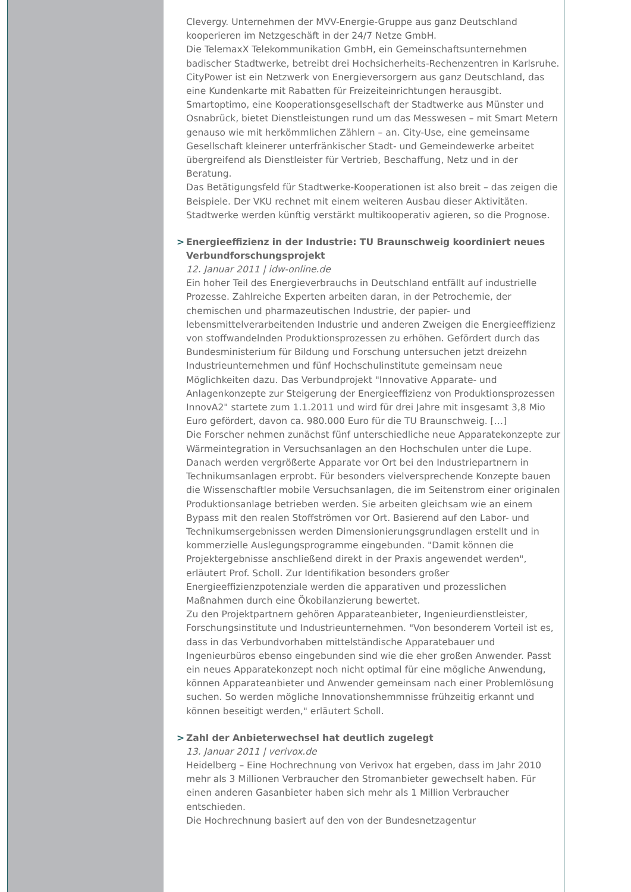Clevergy. Unternehmen der MVV-Energie-Gruppe aus ganz Deutschland kooperieren im Netzgeschäft in der 24/7 Netze GmbH.
Die TelemaxX Telekommunikation GmbH, ein Gemeinschaftsunternehmen badischer Stadtwerke, betreibt drei Hochsicherheits-Rechenzentren in Karlsruhe. CityPower ist ein Netzwerk von Energieversorgern aus ganz Deutschland, das eine Kundenkarte mit Rabatten für Freizeiteinrichtungen herausgibt. Smartoptimo, eine Kooperationsgesellschaft der Stadtwerke aus Münster und Osnabrück, bietet Dienstleistungen rund um das Messwesen – mit Smart Metern genauso wie mit herkömmlichen Zählern – an. City-Use, eine gemeinsame Gesellschaft kleinerer unterfränkischer Stadt- und Gemeindewerke arbeitet übergreifend als Dienstleister für Vertrieb, Beschaffung, Netz und in der Beratung.
Das Betätigungsfeld für Stadtwerke-Kooperationen ist also breit – das zeigen die Beispiele. Der VKU rechnet mit einem weiteren Ausbau dieser Aktivitäten. Stadtwerke werden künftig verstärkt multikooperativ agieren, so die Prognose.
> Energieeffizienz in der Industrie: TU Braunschweig koordiniert neues Verbundforschungsprojekt
12. Januar 2011 | idw-online.de
Ein hoher Teil des Energieverbrauchs in Deutschland entfällt auf industrielle Prozesse. Zahlreiche Experten arbeiten daran, in der Petrochemie, der chemischen und pharmazeutischen Industrie, der papier- und lebensmittelverarbeitenden Industrie und anderen Zweigen die Energieeffizienz von stoffwandelnden Produktionsprozessen zu erhöhen. Gefördert durch das Bundesministerium für Bildung und Forschung untersuchen jetzt dreizehn Industrieunternehmen und fünf Hochschulinstitute gemeinsam neue Möglichkeiten dazu. Das Verbundprojekt "Innovative Apparate- und Anlagenkonzepte zur Steigerung der Energieeffizienz von Produktionsprozessen InnovA2" startete zum 1.1.2011 und wird für drei Jahre mit insgesamt 3,8 Mio Euro gefördert, davon ca. 980.000 Euro für die TU Braunschweig. […]
Die Forscher nehmen zunächst fünf unterschiedliche neue Apparatekonzepte zur Wärmeintegration in Versuchsanlagen an den Hochschulen unter die Lupe. Danach werden vergrößerte Apparate vor Ort bei den Industriepartnern in Technikumsanlagen erprobt. Für besonders vielversprechende Konzepte bauen die Wissenschaftler mobile Versuchsanlagen, die im Seitenstrom einer originalen Produktionsanlage betrieben werden. Sie arbeiten gleichsam wie an einem Bypass mit den realen Stoffströmen vor Ort. Basierend auf den Labor- und Technikumsergebnissen werden Dimensionierungsgrundlagen erstellt und in kommerzielle Auslegungsprogramme eingebunden. "Damit können die Projektergebnisse anschließend direkt in der Praxis angewendet werden", erläutert Prof. Scholl. Zur Identifikation besonders großer Energieeffizienzpotenziale werden die apparativen und prozesslichen Maßnahmen durch eine Ökobilanzierung bewertet.
Zu den Projektpartnern gehören Apparateanbieter, Ingenieurdienstleister, Forschungsinstitute und Industrieunternehmen. "Von besonderem Vorteil ist es, dass in das Verbundvorhaben mittelständische Apparatebauer und Ingenieurbüros ebenso eingebunden sind wie die eher großen Anwender. Passt ein neues Apparatekonzept noch nicht optimal für eine mögliche Anwendung, können Apparateanbieter und Anwender gemeinsam nach einer Problemlösung suchen. So werden mögliche Innovationshemmnisse frühzeitig erkannt und können beseitigt werden," erläutert Scholl.
> Zahl der Anbieterwechsel hat deutlich zugelegt
13. Januar 2011 | verivox.de
Heidelberg – Eine Hochrechnung von Verivox hat ergeben, dass im Jahr 2010 mehr als 3 Millionen Verbraucher den Stromanbieter gewechselt haben. Für einen anderen Gasanbieter haben sich mehr als 1 Million Verbraucher entschieden.
Die Hochrechnung basiert auf den von der Bundesnetzagentur